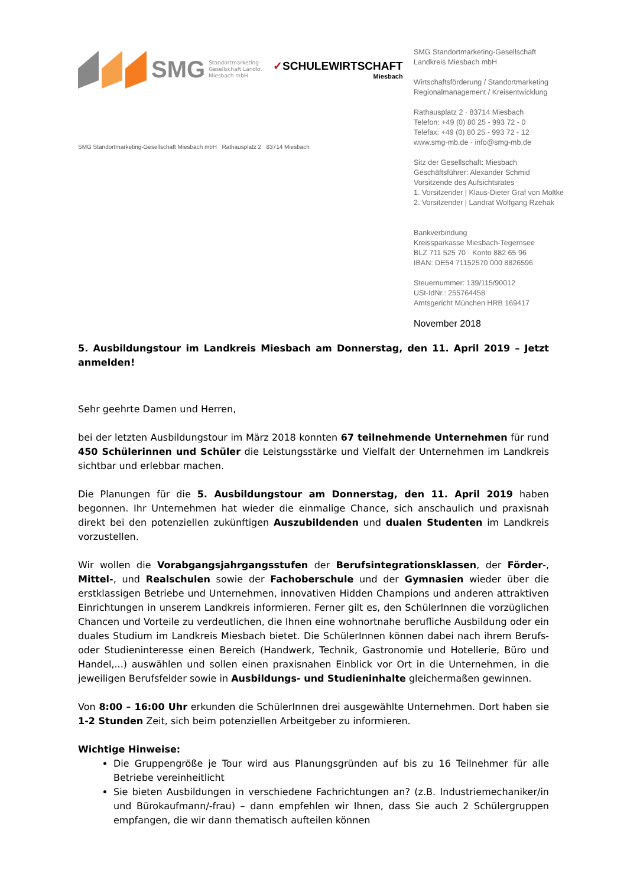SMG Standortmarketing-
Gesellschaft Landkr.
Miesbach mbH ✓SCHULEWIRTSCHAFT
Miesbach
SMG Standortmarketing-Gesellschaft Miesbach mbH Rathausplatz 2 83714 Miesbach
SMG Standortmarketing-Gesellschaft
Landkreis Miesbach mbH
Wirtschaftsförderung / Standortmarketing
Regionalmanagement / Kreisentwicklung
Rathausplatz 2 · 83714 Miesbach
Telefon: +49 (0) 80 25 - 993 72 - 0
Telefax: +49 (0) 80 25 - 993 72 - 12
www.smg-mb.de · info@smg-mb.de
Sitz der Gesellschaft: Miesbach
Geschäftsführer: Alexander Schmid
Vorsitzende des Aufsichtsrates
1. Vorsitzender | Klaus-Dieter Graf von Moltke
2. Vorsitzender | Landrat Wolfgang Rzehak
Bankverbindung
Kreissparkasse Miesbach-Tegernsee
BLZ 711 525 70 · Konto 882 65 96
IBAN: DE54 71152570 000 8826596
Steuernummer: 139/115/90012
USt-IdNr.: 255764458
Amtsgericht München HRB 169417
November 2018
5. Ausbildungstour im Landkreis Miesbach am Donnerstag, den 11. April 2019 – Jetzt anmelden!
Sehr geehrte Damen und Herren,
bei der letzten Ausbildungstour im März 2018 konnten 67 teilnehmende Unternehmen für rund 450 Schülerinnen und Schüler die Leistungsstärke und Vielfalt der Unternehmen im Landkreis sichtbar und erlebbar machen.
Die Planungen für die 5. Ausbildungstour am Donnerstag, den 11. April 2019 haben begonnen. Ihr Unternehmen hat wieder die einmalige Chance, sich anschaulich und praxisnah direkt bei den potenziellen zukünftigen Auszubildenden und dualen Studenten im Landkreis vorzustellen.
Wir wollen die Vorabgangsjahrgangsstufen der Berufsintegrationsklassen, der Förder-, Mittel-, und Realschulen sowie der Fachoberschule und der Gymnasien wieder über die erstklassigen Betriebe und Unternehmen, innovativen Hidden Champions und anderen attraktiven Einrichtungen in unserem Landkreis informieren. Ferner gilt es, den SchülerInnen die vorzüglichen Chancen und Vorteile zu verdeutlichen, die Ihnen eine wohnortnahe berufliche Ausbildung oder ein duales Studium im Landkreis Miesbach bietet. Die SchülerInnen können dabei nach ihrem Berufs- oder Studieninteresse einen Bereich (Handwerk, Technik, Gastronomie und Hotellerie, Büro und Handel,...) auswählen und sollen einen praxisnahen Einblick vor Ort in die Unternehmen, in die jeweiligen Berufsfelder sowie in Ausbildungs- und Studieninhalte gleichermaßen gewinnen.
Von 8:00 – 16:00 Uhr erkunden die SchülerInnen drei ausgewählte Unternehmen. Dort haben sie 1-2 Stunden Zeit, sich beim potenziellen Arbeitgeber zu informieren.
Wichtige Hinweise:
Die Gruppengröße je Tour wird aus Planungsgründen auf bis zu 16 Teilnehmer für alle Betriebe vereinheitlicht
Sie bieten Ausbildungen in verschiedene Fachrichtungen an? (z.B. Industriemechaniker/in und Bürokaufmann/-frau) – dann empfehlen wir Ihnen, dass Sie auch 2 Schülergruppen empfangen, die wir dann thematisch aufteilen können